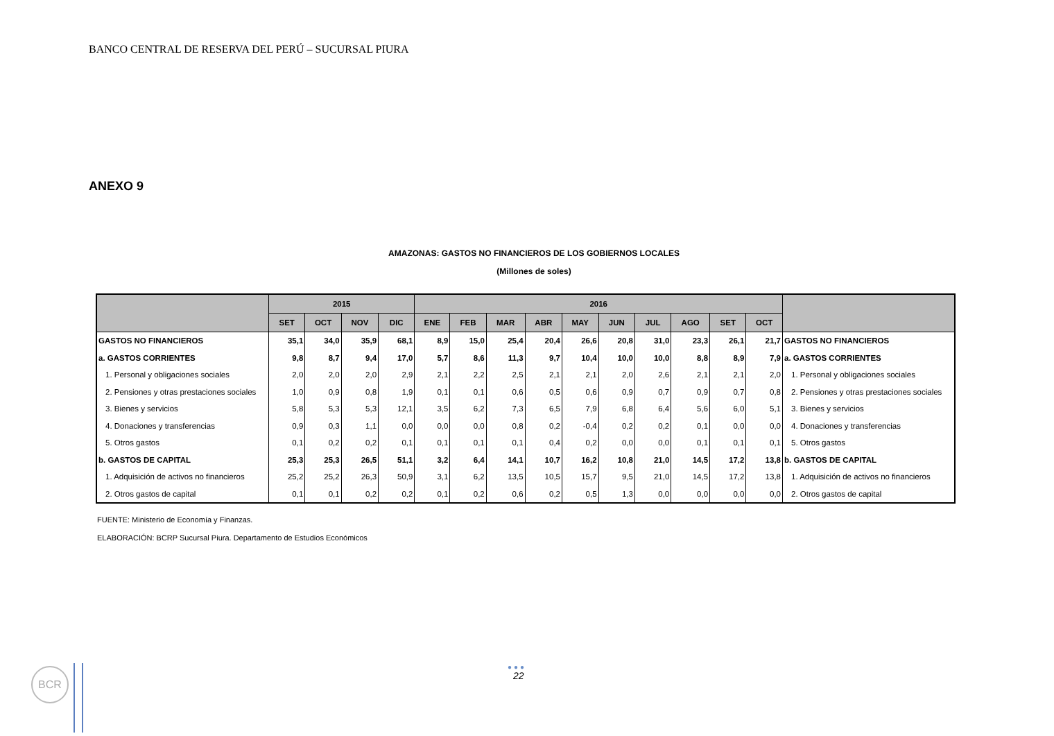BANCO CENTRAL DE RESERVA DEL PERÚ – SUCURSAL PIURA
ANEXO 9
AMAZONAS: GASTOS NO FINANCIEROS DE LOS GOBIERNOS LOCALES
(Millones de soles)
| | 2015 | | | | 2016 | | | | | | | | | | |
| --- | --- | --- | --- | --- | --- | --- | --- | --- | --- | --- | --- | --- | --- | --- | --- |
| | SET | OCT | NOV | DIC | ENE | FEB | MAR | ABR | MAY | JUN | JUL | AGO | SET | OCT | |
| GASTOS NO FINANCIEROS | 35,1 | 34,0 | 35,9 | 68,1 | 8,9 | 15,0 | 25,4 | 20,4 | 26,6 | 20,8 | 31,0 | 23,3 | 26,1 | 21,7 | GASTOS NO FINANCIEROS |
| a. GASTOS CORRIENTES | 9,8 | 8,7 | 9,4 | 17,0 | 5,7 | 8,6 | 11,3 | 9,7 | 10,4 | 10,0 | 10,0 | 8,8 | 8,9 | 7,9 | a. GASTOS CORRIENTES |
| 1. Personal y obligaciones sociales | 2,0 | 2,0 | 2,0 | 2,9 | 2,1 | 2,2 | 2,5 | 2,1 | 2,1 | 2,0 | 2,6 | 2,1 | 2,1 | 2,0 | 1. Personal y obligaciones sociales |
| 2. Pensiones y otras prestaciones sociales | 1,0 | 0,9 | 0,8 | 1,9 | 0,1 | 0,1 | 0,6 | 0,5 | 0,6 | 0,9 | 0,7 | 0,9 | 0,7 | 0,8 | 2. Pensiones y otras prestaciones sociales |
| 3. Bienes y servicios | 5,8 | 5,3 | 5,3 | 12,1 | 3,5 | 6,2 | 7,3 | 6,5 | 7,9 | 6,8 | 6,4 | 5,6 | 6,0 | 5,1 | 3. Bienes y servicios |
| 4. Donaciones y transferencias | 0,9 | 0,3 | 1,1 | 0,0 | 0,0 | 0,0 | 0,8 | 0,2 | -0,4 | 0,2 | 0,2 | 0,1 | 0,0 | 0,0 | 4. Donaciones y transferencias |
| 5. Otros gastos | 0,1 | 0,2 | 0,2 | 0,1 | 0,1 | 0,1 | 0,1 | 0,4 | 0,2 | 0,0 | 0,0 | 0,1 | 0,1 | 0,1 | 5. Otros gastos |
| b. GASTOS DE CAPITAL | 25,3 | 25,3 | 26,5 | 51,1 | 3,2 | 6,4 | 14,1 | 10,7 | 16,2 | 10,8 | 21,0 | 14,5 | 17,2 | 13,8 | b. GASTOS DE CAPITAL |
| 1. Adquisición de activos no financieros | 25,2 | 25,2 | 26,3 | 50,9 | 3,1 | 6,2 | 13,5 | 10,5 | 15,7 | 9,5 | 21,0 | 14,5 | 17,2 | 13,8 | 1. Adquisición de activos no financieros |
| 2. Otros gastos de capital | 0,1 | 0,1 | 0,2 | 0,2 | 0,1 | 0,2 | 0,6 | 0,2 | 0,5 | 1,3 | 0,0 | 0,0 | 0,0 | 0,0 | 2. Otros gastos de capital |
FUENTE: Ministerio de Economía y Finanzas.
ELABORACIÓN: BCRP Sucursal Piura. Departamento de Estudios Económicos
BCR ●●●
22